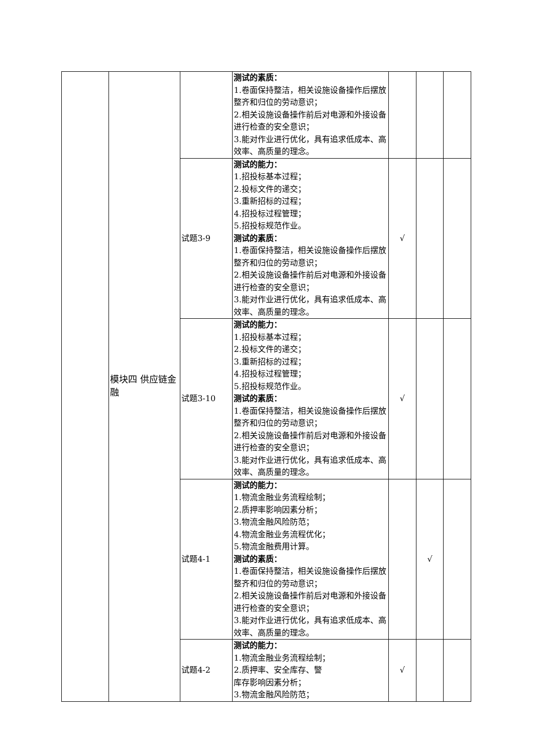| | 模块四 供应链金融 | | 测试的素质： 1.卷面保持整洁，相关设施设备操作后摆放整齐和归位的劳动意识； 2.相关设施设备操作前后对电源和外接设备进行检查的安全意识； 3.能对作业进行优化，具有追求低成本、高效率、高质量的理念。 | | | |
| | | 试题3-9 | 测试的能力： 1.招投标基本过程； 2.投标文件的递交； 3.重新招标的过程； 4.招投标过程管理； 5.招投标规范作业。 测试的素质： 1.卷面保持整洁，相关设施设备操作后摆放整齐和归位的劳动意识； 2.相关设施设备操作前后对电源和外接设备进行检查的安全意识； 3.能对作业进行优化，具有追求低成本、高效率、高质量的理念。 | √ | | |
| | | 试题3-10 | 测试的能力： 1.招投标基本过程； 2.投标文件的递交； 3.重新招标的过程； 4.招投标过程管理； 5.招投标规范作业。 测试的素质： 1.卷面保持整洁，相关设施设备操作后摆放整齐和归位的劳动意识； 2.相关设施设备操作前后对电源和外接设备进行检查的安全意识； 3.能对作业进行优化，具有追求低成本、高效率、高质量的理念。 | √ | | |
| | | 试题4-1 | 测试的能力： 1.物流金融业务流程绘制； 2.质押率影响因素分析； 3.物流金融风险防范； 4.物流金融业务流程优化； 5.物流金融费用计算。 测试的素质： 1.卷面保持整洁，相关设施设备操作后摆放整齐和归位的劳动意识； 2.相关设施设备操作前后对电源和外接设备进行检查的安全意识； 3.能对作业进行优化，具有追求低成本、高效率、高质量的理念。 | | √ | |
| | | 试题4-2 | 测试的能力： 1.物流金融业务流程绘制； 2.质押率、安全库存、警 库存影响因素分析； 3.物流金融风险防范； | √ | | |